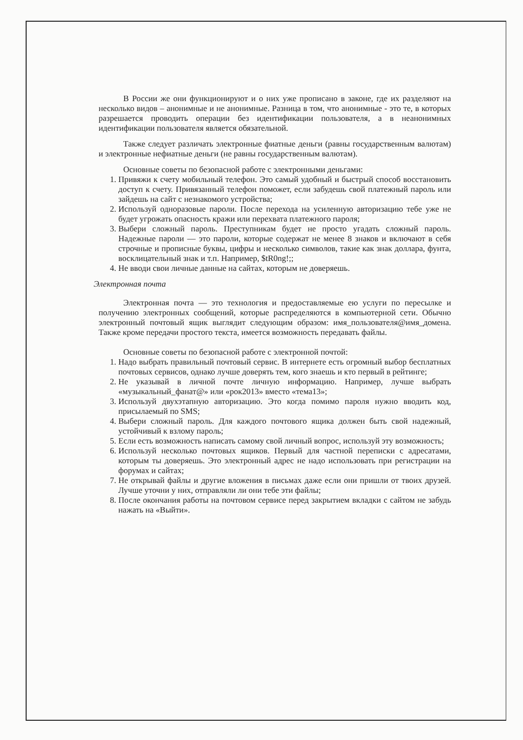В России же они функционируют и о них уже прописано в законе, где их разделяют на несколько видов – анонимные и не анонимные. Разница в том, что анонимные - это те, в которых разрешается проводить операции без идентификации пользователя, а в неанонимных идентификации пользователя является обязательной.
Также следует различать электронные фиатные деньги (равны государственным валютам) и электронные нефиатные деньги (не равны государственным валютам).
Основные советы по безопасной работе с электронными деньгами:
1. Привяжи к счету мобильный телефон. Это самый удобный и быстрый способ восстановить доступ к счету. Привязанный телефон поможет, если забудешь свой платежный пароль или зайдешь на сайт с незнакомого устройства;
2. Используй одноразовые пароли. После перехода на усиленную авторизацию тебе уже не будет угрожать опасность кражи или перехвата платежного пароля;
3. Выбери сложный пароль. Преступникам будет не просто угадать сложный пароль. Надежные пароли — это пароли, которые содержат не менее 8 знаков и включают в себя строчные и прописные буквы, цифры и несколько символов, такие как знак доллара, фунта, восклицательный знак и т.п. Например, $tR0ng!;;
4. Не вводи свои личные данные на сайтах, которым не доверяешь.
Электронная почта
Электронная почта — это технология и предоставляемые ею услуги по пересылке и получению электронных сообщений, которые распределяются в компьютерной сети. Обычно электронный почтовый ящик выглядит следующим образом: имя_пользователя@имя_домена. Также кроме передачи простого текста, имеется возможность передавать файлы.
Основные советы по безопасной работе с электронной почтой:
1. Надо выбрать правильный почтовый сервис. В интернете есть огромный выбор бесплатных почтовых сервисов, однако лучше доверять тем, кого знаешь и кто первый в рейтинге;
2. Не указывай в личной почте личную информацию. Например, лучше выбрать «музыкальный_фанат@» или «рок2013» вместо «тема13»;
3. Используй двухэтапную авторизацию. Это когда помимо пароля нужно вводить код, присылаемый по SMS;
4. Выбери сложный пароль. Для каждого почтового ящика должен быть свой надежный, устойчивый к взлому пароль;
5. Если есть возможность написать самому свой личный вопрос, используй эту возможность;
6. Используй несколько почтовых ящиков. Первый для частной переписки с адресатами, которым ты доверяешь. Это электронный адрес не надо использовать при регистрации на форумах и сайтах;
7. Не открывай файлы и другие вложения в письмах даже если они пришли от твоих друзей. Лучше уточни у них, отправляли ли они тебе эти файлы;
8. После окончания работы на почтовом сервисе перед закрытием вкладки с сайтом не забудь нажать на «Выйти».